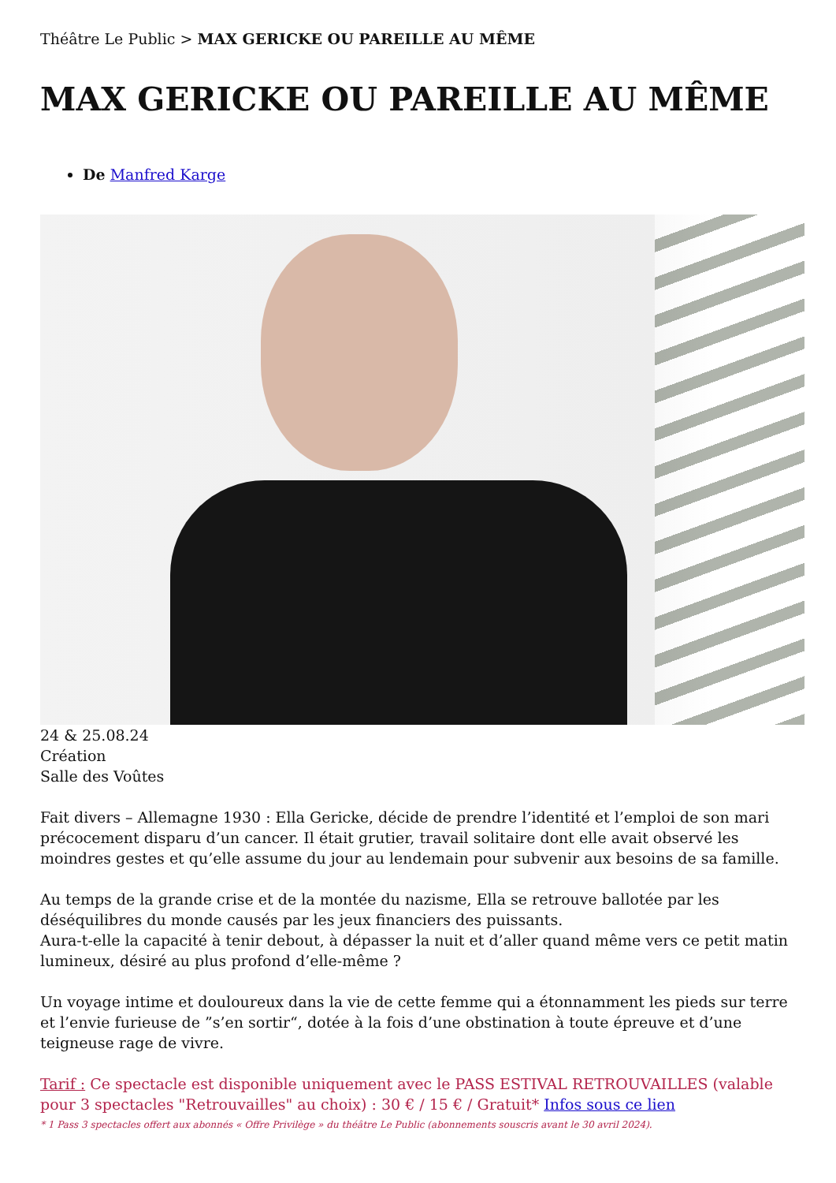Théâtre Le Public > MAX GERICKE OU PAREILLE AU MÊME
MAX GERICKE OU PAREILLE AU MÊME
De Manfred Karge
24 & 25.08.24
Création
Salle des Voûtes
Fait divers – Allemagne 1930 : Ella Gericke, décide de prendre l’identité et l’emploi de son mari précocement disparu d’un cancer. Il était grutier, travail solitaire dont elle avait observé les moindres gestes et qu’elle assume du jour au lendemain pour subvenir aux besoins de sa famille.
Au temps de la grande crise et de la montée du nazisme, Ella se retrouve ballotée par les déséquilibres du monde causés par les jeux financiers des puissants.
Aura-t-elle la capacité à tenir debout, à dépasser la nuit et d’aller quand même vers ce petit matin lumineux, désiré au plus profond d’elle-même ?
Un voyage intime et douloureux dans la vie de cette femme qui a étonnamment les pieds sur terre et l’envie furieuse de ”s’en sortir“, dotée à la fois d’une obstination à toute épreuve et d’une teigneuse rage de vivre.
Tarif : Ce spectacle est disponible uniquement avec le PASS ESTIVAL RETROUVAILLES (valable pour 3 spectacles "Retrouvailles" au choix) : 30 € / 15 € / Gratuit* Infos sous ce lien
* 1 Pass 3 spectacles offert aux abonnés « Offre Privilège » du théâtre Le Public (abonnements souscris avant le 30 avril 2024).